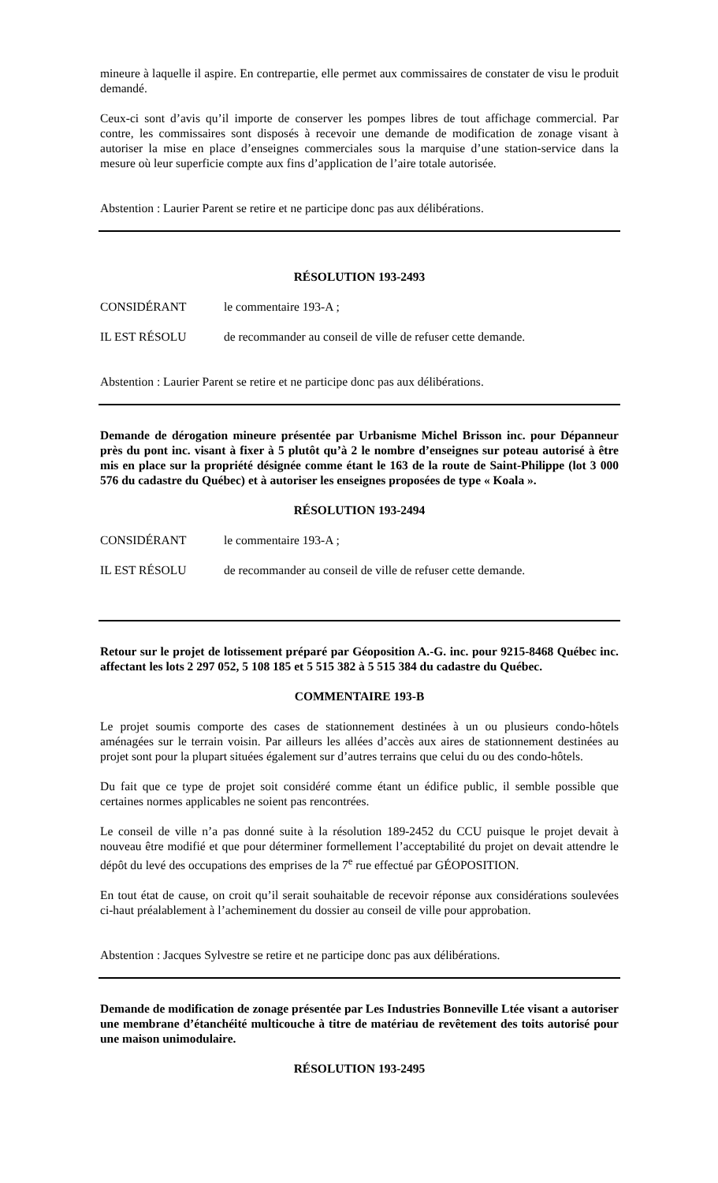mineure à laquelle il aspire. En contrepartie, elle permet aux commissaires de constater de visu le produit demandé.
Ceux-ci sont d’avis qu’il importe de conserver les pompes libres de tout affichage commercial. Par contre, les commissaires sont disposés à recevoir une demande de modification de zonage visant à autoriser la mise en place d’enseignes commerciales sous la marquise d’une station-service dans la mesure où leur superficie compte aux fins d’application de l’aire totale autorisée.
Abstention : Laurier Parent se retire et ne participe donc pas aux délibérations.
RÉSOLUTION 193-2493
CONSIDÉRANT le commentaire 193-A ;
IL EST RÉSOLU de recommander au conseil de ville de refuser cette demande.
Abstention : Laurier Parent se retire et ne participe donc pas aux délibérations.
Demande de dérogation mineure présentée par Urbanisme Michel Brisson inc. pour Dépanneur près du pont inc. visant à fixer à 5 plutôt qu’à 2 le nombre d’enseignes sur poteau autorisé à être mis en place sur la propriété désignée comme étant le 163 de la route de Saint-Philippe (lot 3 000 576 du cadastre du Québec) et à autoriser les enseignes proposées de type « Koala ».
RÉSOLUTION 193-2494
CONSIDÉRANT le commentaire 193-A ;
IL EST RÉSOLU de recommander au conseil de ville de refuser cette demande.
Retour sur le projet de lotissement préparé par Géoposition A.-G. inc. pour 9215-8468 Québec inc. affectant les lots 2 297 052, 5 108 185 et 5 515 382 à 5 515 384 du cadastre du Québec.
COMMENTAIRE 193-B
Le projet soumis comporte des cases de stationnement destinées à un ou plusieurs condo-hôtels aménagées sur le terrain voisin. Par ailleurs les allées d’accès aux aires de stationnement destinées au projet sont pour la plupart situées également sur d’autres terrains que celui du ou des condo-hôtels.
Du fait que ce type de projet soit considéré comme étant un édifice public, il semble possible que certaines normes applicables ne soient pas rencontrées.
Le conseil de ville n’a pas donné suite à la résolution 189-2452 du CCU puisque le projet devait à nouveau être modifié et que pour déterminer formellement l’acceptabilité du projet on devait attendre le dépôt du levé des occupations des emprises de la 7<sup>e</sup> rue effectué par GÉOPOSITION.
En tout état de cause, on croit qu’il serait souhaitable de recevoir réponse aux considérations soulevées ci-haut préalablement à l’acheminement du dossier au conseil de ville pour approbation.
Abstention : Jacques Sylvestre se retire et ne participe donc pas aux délibérations.
Demande de modification de zonage présentée par Les Industries Bonneville Ltée visant a autoriser une membrane d’étanchéité multicouche à titre de matériau de revêtement des toits autorisé pour une maison unimodulaire.
RÉSOLUTION 193-2495